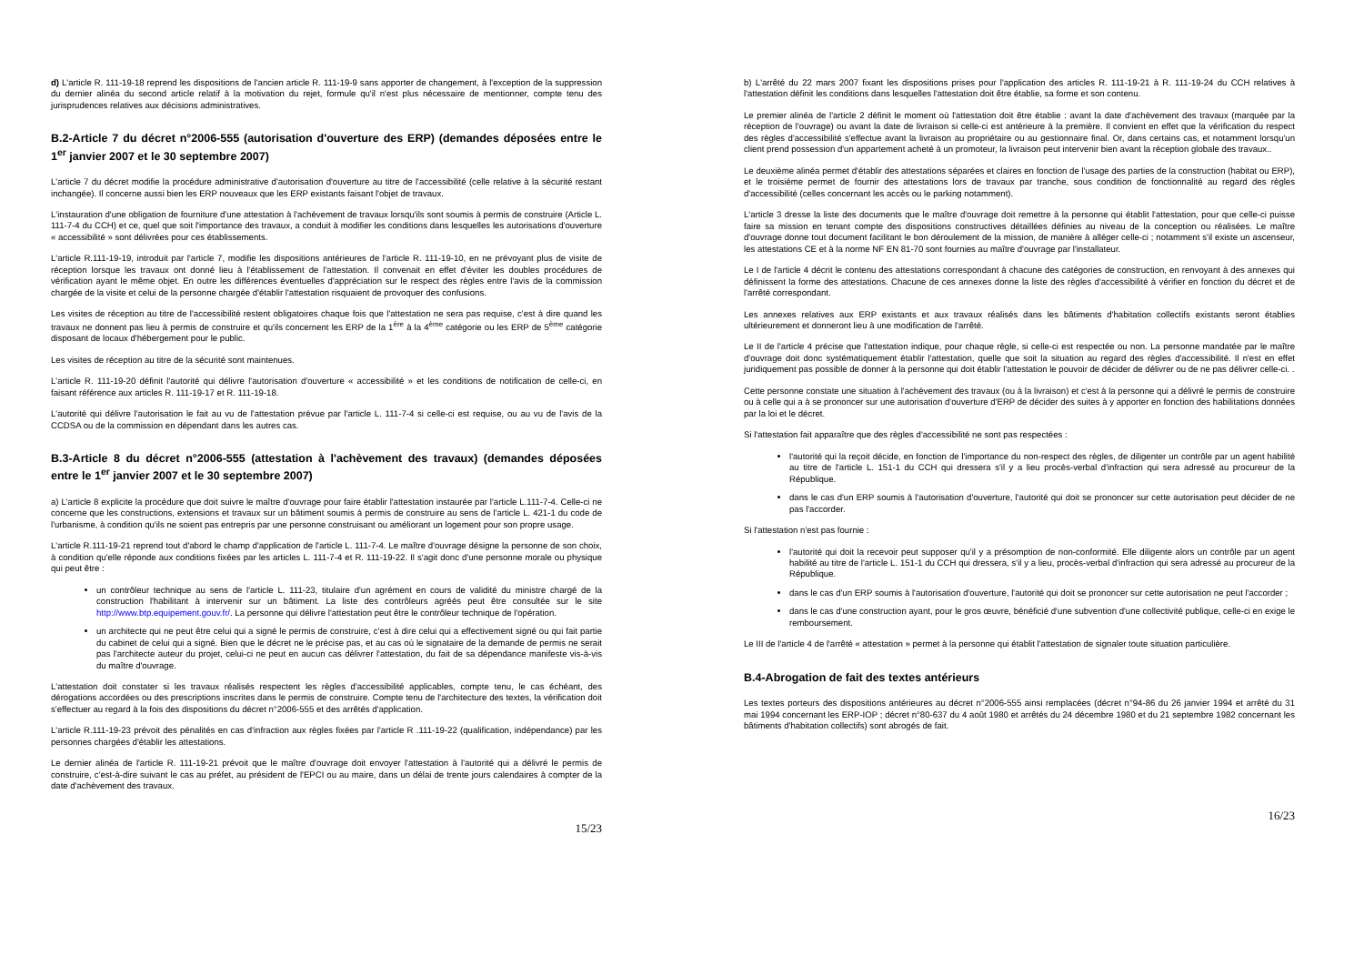d) L'article R. 111-19-18 reprend les dispositions de l'ancien article R. 111-19-9 sans apporter de changement, à l'exception de la suppression du dernier alinéa du second article relatif à la motivation du rejet, formule qu'il n'est plus nécessaire de mentionner, compte tenu des jurisprudences relatives aux décisions administratives.
B.2-Article 7 du décret n°2006-555 (autorisation d'ouverture des ERP) (demandes déposées entre le 1<sup>er</sup> janvier 2007 et le 30 septembre 2007)
L'article 7 du décret modifie la procédure administrative d'autorisation d'ouverture au titre de l'accessibilité (celle relative à la sécurité restant inchangée). Il concerne aussi bien les ERP nouveaux que les ERP existants faisant l'objet de travaux.
L'instauration d'une obligation de fourniture d'une attestation à l'achèvement de travaux lorsqu'ils sont soumis à permis de construire (Article L. 111-7-4 du CCH) et ce, quel que soit l'importance des travaux, a conduit à modifier les conditions dans lesquelles les autorisations d'ouverture « accessibilité » sont délivrées pour ces établissements.
L'article R.111-19-19, introduit par l'article 7, modifie les dispositions antérieures de l'article R. 111-19-10, en ne prévoyant plus de visite de réception lorsque les travaux ont donné lieu à l'établissement de l'attestation. Il convenait en effet d'éviter les doubles procédures de vérification ayant le même objet. En outre les différences éventuelles d'appréciation sur le respect des règles entre l'avis de la commission chargée de la visite et celui de la personne chargée d'établir l'attestation risquaient de provoquer des confusions.
Les visites de réception au titre de l'accessibilité restent obligatoires chaque fois que l'attestation ne sera pas requise, c'est à dire quand les travaux ne donnent pas lieu à permis de construire et qu'ils concernent les ERP de la 1<sup>ère</sup> à la 4<sup>ème</sup> catégorie ou les ERP de 5<sup>ème</sup> catégorie disposant de locaux d'hébergement pour le public.
Les visites de réception au titre de la sécurité sont maintenues.
L'article R. 111-19-20 définit l'autorité qui délivre l'autorisation d'ouverture « accessibilité » et les conditions de notification de celle-ci, en faisant référence aux articles R. 111-19-17 et R. 111-19-18.
L'autorité qui délivre l'autorisation le fait au vu de l'attestation prévue par l'article L. 111-7-4 si celle-ci est requise, ou au vu de l'avis de la CCDSA ou de la commission en dépendant dans les autres cas.
B.3-Article 8 du décret n°2006-555 (attestation à l'achèvement des travaux) (demandes déposées entre le 1<sup>er</sup> janvier 2007 et le 30 septembre 2007)
a) L'article 8 explicite la procédure que doit suivre le maître d'ouvrage pour faire établir l'attestation instaurée par l'article L.111-7-4. Celle-ci ne concerne que les constructions, extensions et travaux sur un bâtiment soumis à permis de construire au sens de l'article L. 421-1 du code de l'urbanisme, à condition qu'ils ne soient pas entrepris par une personne construisant ou améliorant un logement pour son propre usage.
L'article R.111-19-21 reprend tout d'abord le champ d'application de l'article L. 111-7-4. Le maître d'ouvrage désigne la personne de son choix, à condition qu'elle réponde aux conditions fixées par les articles L. 111-7-4 et R. 111-19-22. Il s'agit donc d'une personne morale ou physique qui peut être :
un contrôleur technique au sens de l'article L. 111-23, titulaire d'un agrément en cours de validité du ministre chargé de la construction l'habilitant à intervenir sur un bâtiment. La liste des contrôleurs agréés peut être consultée sur le site http://www.btp.equipement.gouv.fr/. La personne qui délivre l'attestation peut être le contrôleur technique de l'opération.
un architecte qui ne peut être celui qui a signé le permis de construire, c'est à dire celui qui a effectivement signé ou qui fait partie du cabinet de celui qui a signé. Bien que le décret ne le précise pas, et au cas où le signataire de la demande de permis ne serait pas l'architecte auteur du projet, celui-ci ne peut en aucun cas délivrer l'attestation, du fait de sa dépendance manifeste vis-à-vis du maître d'ouvrage.
L'attestation doit constater si les travaux réalisés respectent les règles d'accessibilité applicables, compte tenu, le cas échéant, des dérogations accordées ou des prescriptions inscrites dans le permis de construire. Compte tenu de l'architecture des textes, la vérification doit s'effectuer au regard à la fois des dispositions du décret n°2006-555 et des arrêtés d'application.
L'article R.111-19-23 prévoit des pénalités en cas d'infraction aux règles fixées par l'article R .111-19-22 (qualification, indépendance) par les personnes chargées d'établir les attestations.
Le dernier alinéa de l'article R. 111-19-21 prévoit que le maître d'ouvrage doit envoyer l'attestation à l'autorité qui a délivré le permis de construire, c'est-à-dire suivant le cas au préfet, au président de l'EPCI ou au maire, dans un délai de trente jours calendaires à compter de la date d'achèvement des travaux.
15/23
b) L'arrêté du 22 mars 2007 fixant les dispositions prises pour l'application des articles R. 111-19-21 à R. 111-19-24 du CCH relatives à l'attestation définit les conditions dans lesquelles l'attestation doit être établie, sa forme et son contenu.
Le premier alinéa de l'article 2 définit le moment où l'attestation doit être établie : avant la date d'achèvement des travaux (marquée par la réception de l'ouvrage) ou avant la date de livraison si celle-ci est antérieure à la première. Il convient en effet que la vérification du respect des règles d'accessibilité s'effectue avant la livraison au propriétaire ou au gestionnaire final. Or, dans certains cas, et notamment lorsqu'un client prend possession d'un appartement acheté à un promoteur, la livraison peut intervenir bien avant la réception globale des travaux..
Le deuxième alinéa permet d'établir des attestations séparées et claires en fonction de l'usage des parties de la construction (habitat ou ERP), et le troisième permet de fournir des attestations lors de travaux par tranche, sous condition de fonctionnalité au regard des règles d'accessibilité (celles concernant les accès ou le parking notamment).
L'article 3 dresse la liste des documents que le maître d'ouvrage doit remettre à la personne qui établit l'attestation, pour que celle-ci puisse faire sa mission en tenant compte des dispositions constructives détaillées définies au niveau de la conception ou réalisées. Le maître d'ouvrage donne tout document facilitant le bon déroulement de la mission, de manière à alléger celle-ci ; notamment s'il existe un ascenseur, les attestations CE et à la norme NF EN 81-70 sont fournies au maître d'ouvrage par l'installateur.
Le I de l'article 4 décrit le contenu des attestations correspondant à chacune des catégories de construction, en renvoyant à des annexes qui définissent la forme des attestations. Chacune de ces annexes donne la liste des règles d'accessibilité à vérifier en fonction du décret et de l'arrêté correspondant.
Les annexes relatives aux ERP existants et aux travaux réalisés dans les bâtiments d'habitation collectifs existants seront établies ultérieurement et donneront lieu à une modification de l'arrêté.
Le II de l'article 4 précise que l'attestation indique, pour chaque règle, si celle-ci est respectée ou non. La personne mandatée par le maître d'ouvrage doit donc systématiquement établir l'attestation, quelle que soit la situation au regard des règles d'accessibilité. Il n'est en effet juridiquement pas possible de donner à la personne qui doit établir l'attestation le pouvoir de décider de délivrer ou de ne pas délivrer celle-ci. .
Cette personne constate une situation à l'achèvement des travaux (ou à la livraison) et c'est à la personne qui a délivré le permis de construire ou à celle qui a à se prononcer sur une autorisation d'ouverture d'ERP de décider des suites à y apporter en fonction des habilitations données par la loi et le décret.
Si l'attestation fait apparaître que des règles d'accessibilité ne sont pas respectées :
l'autorité qui la reçoit décide, en fonction de l'importance du non-respect des règles, de diligenter un contrôle par un agent habilité au titre de l'article L. 151-1 du CCH qui dressera s'il y a lieu procès-verbal d'infraction qui sera adressé au procureur de la République.
dans le cas d'un ERP soumis à l'autorisation d'ouverture, l'autorité qui doit se prononcer sur cette autorisation peut décider de ne pas l'accorder.
Si l'attestation n'est pas fournie :
l'autorité qui doit la recevoir peut supposer qu'il y a présomption de non-conformité. Elle diligente alors un contrôle par un agent habilité au titre de l'article L. 151-1 du CCH qui dressera, s'il y a lieu, procès-verbal d'infraction qui sera adressé au procureur de la République.
dans le cas d'un ERP soumis à l'autorisation d'ouverture, l'autorité qui doit se prononcer sur cette autorisation ne peut l'accorder ;
dans le cas d'une construction ayant, pour le gros œuvre, bénéficié d'une subvention d'une collectivité publique, celle-ci en exige le remboursement.
Le III de l'article 4 de l'arrêté « attestation » permet à la personne qui établit l'attestation de signaler toute situation particulière.
B.4-Abrogation de fait des textes antérieurs
Les textes porteurs des dispositions antérieures au décret n°2006-555 ainsi remplacées (décret n°94-86 du 26 janvier 1994 et arrêté du 31 mai 1994 concernant les ERP-IOP ; décret n°80-637 du 4 août 1980 et arrêtés du 24 décembre 1980 et du 21 septembre 1982 concernant les bâtiments d'habitation collectifs) sont abrogés de fait.
16/23